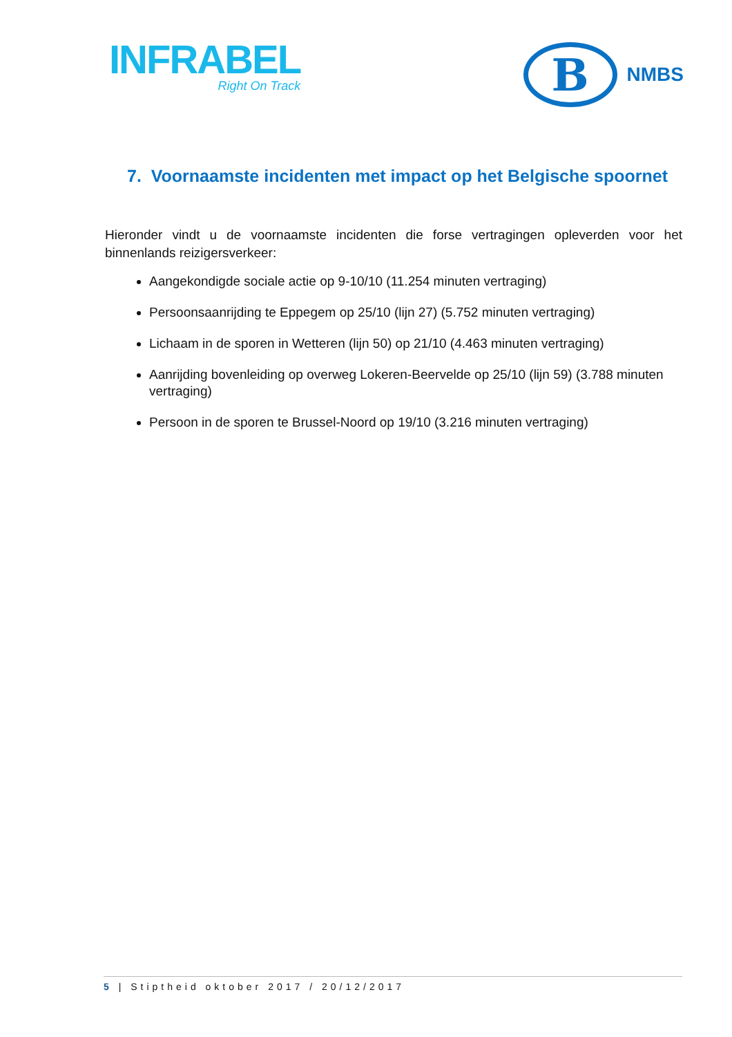INFRABEL
Right On Track
B
NMBS
7. Voornaamste incidenten met impact op het Belgische spoornet
Hieronder vindt u de voornaamste incidenten die forse vertragingen opleverden voor het binnenlands reizigersverkeer:
Aangekondigde sociale actie op 9-10/10 (11.254 minuten vertraging)
Persoonsaanrijding te Eppegem op 25/10 (lijn 27) (5.752 minuten vertraging)
Lichaam in de sporen in Wetteren (lijn 50) op 21/10 (4.463 minuten vertraging)
Aanrijding bovenleiding op overweg Lokeren-Beervelde op 25/10 (lijn 59) (3.788 minuten vertraging)
Persoon in de sporen te Brussel-Noord op 19/10 (3.216 minuten vertraging)
5 | Stiptheid oktober 2017 / 20/12/2017